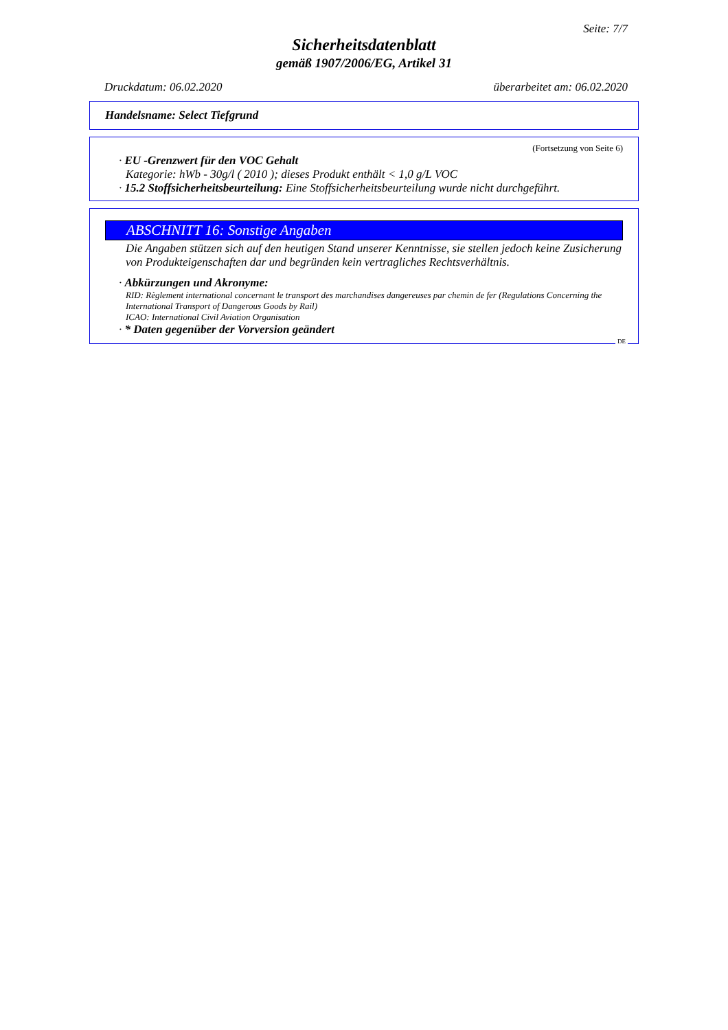Seite: 7/7
Sicherheitsdatenblatt
gemäß 1907/2006/EG, Artikel 31
Druckdatum: 06.02.2020 überarbeitet am: 06.02.2020
Handelsname: Select Tiefgrund
(Fortsetzung von Seite 6)
· EU -Grenzwert für den VOC Gehalt
Kategorie: hWb - 30g/l ( 2010 ); dieses Produkt enthält < 1,0 g/L VOC
· 15.2 Stoffsicherheitsbeurteilung: Eine Stoffsicherheitsbeurteilung wurde nicht durchgeführt.
ABSCHNITT 16: Sonstige Angaben
Die Angaben stützen sich auf den heutigen Stand unserer Kenntnisse, sie stellen jedoch keine Zusicherung von Produkteigenschaften dar und begründen kein vertragliches Rechtsverhältnis.
· Abkürzungen und Akronyme:
RID: Règlement international concernant le transport des marchandises dangereuses par chemin de fer (Regulations Concerning the International Transport of Dangerous Goods by Rail)
ICAO: International Civil Aviation Organisation
· * Daten gegenüber der Vorversion geändert
DE